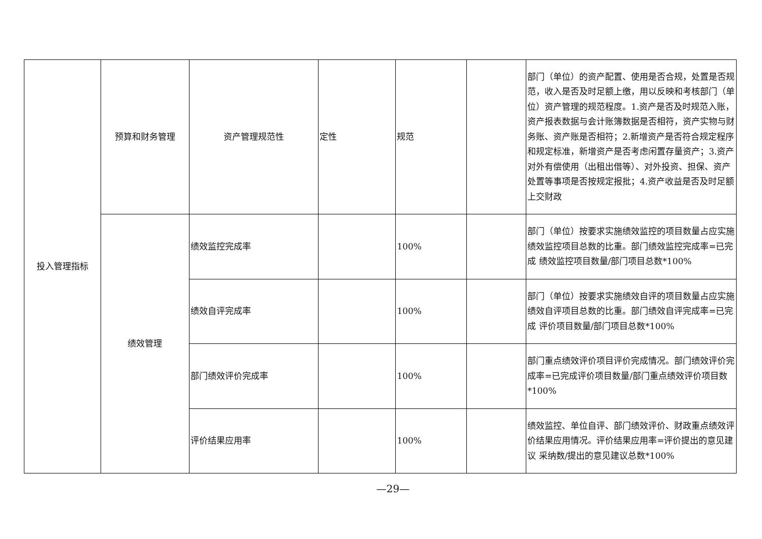| 投入管理指标 | 预算和财务管理 | 资产管理规范性 | 定性 | 规范 | | 部门（单位）的资产配置、使用是否合规，处置是否规 范，收入是否及时足额上缴，用以反映和考核部门（单 位）资产管理的规范程度。1.资产是否及时规范入账， 资产报表数据与会计账簿数据是否相符，资产实物与财 务账、资产账是否相符；2.新增资产是否符合规定程序 和规定标准，新增资产是否考虑闲置存量资产；3.资产 对外有偿使用（出租出借等）、对外投资、担保、资产 处置等事项是否按规定报批；4.资产收益是否及时足额 上交财政 |
| | 绩效管理 | 绩效监控完成率 | | 100% | | 部门（单位）按要求实施绩效监控的项目数量占应实施 绩效监控项目总数的比重。部门绩效监控完成率=已完成 绩效监控项目数量/部门项目总数*100% |
| | | 绩效自评完成率 | | 100% | | 部门（单位）按要求实施绩效自评的项目数量占应实施 绩效自评项目总数的比重。部门绩效自评完成率=已完成 评价项目数量/部门项目总数*100% |
| | | 部门绩效评价完成率 | | 100% | | 部门重点绩效评价项目评价完成情况。部门绩效评价完 成率=已完成评价项目数量/部门重点绩效评价项目数 *100% |
| | | 评价结果应用率 | | 100% | | 绩效监控、单位自评、部门绩效评价、财政重点绩效评 价结果应用情况。评价结果应用率=评价提出的意见建议 采纳数/提出的意见建议总数*100% |
—29—